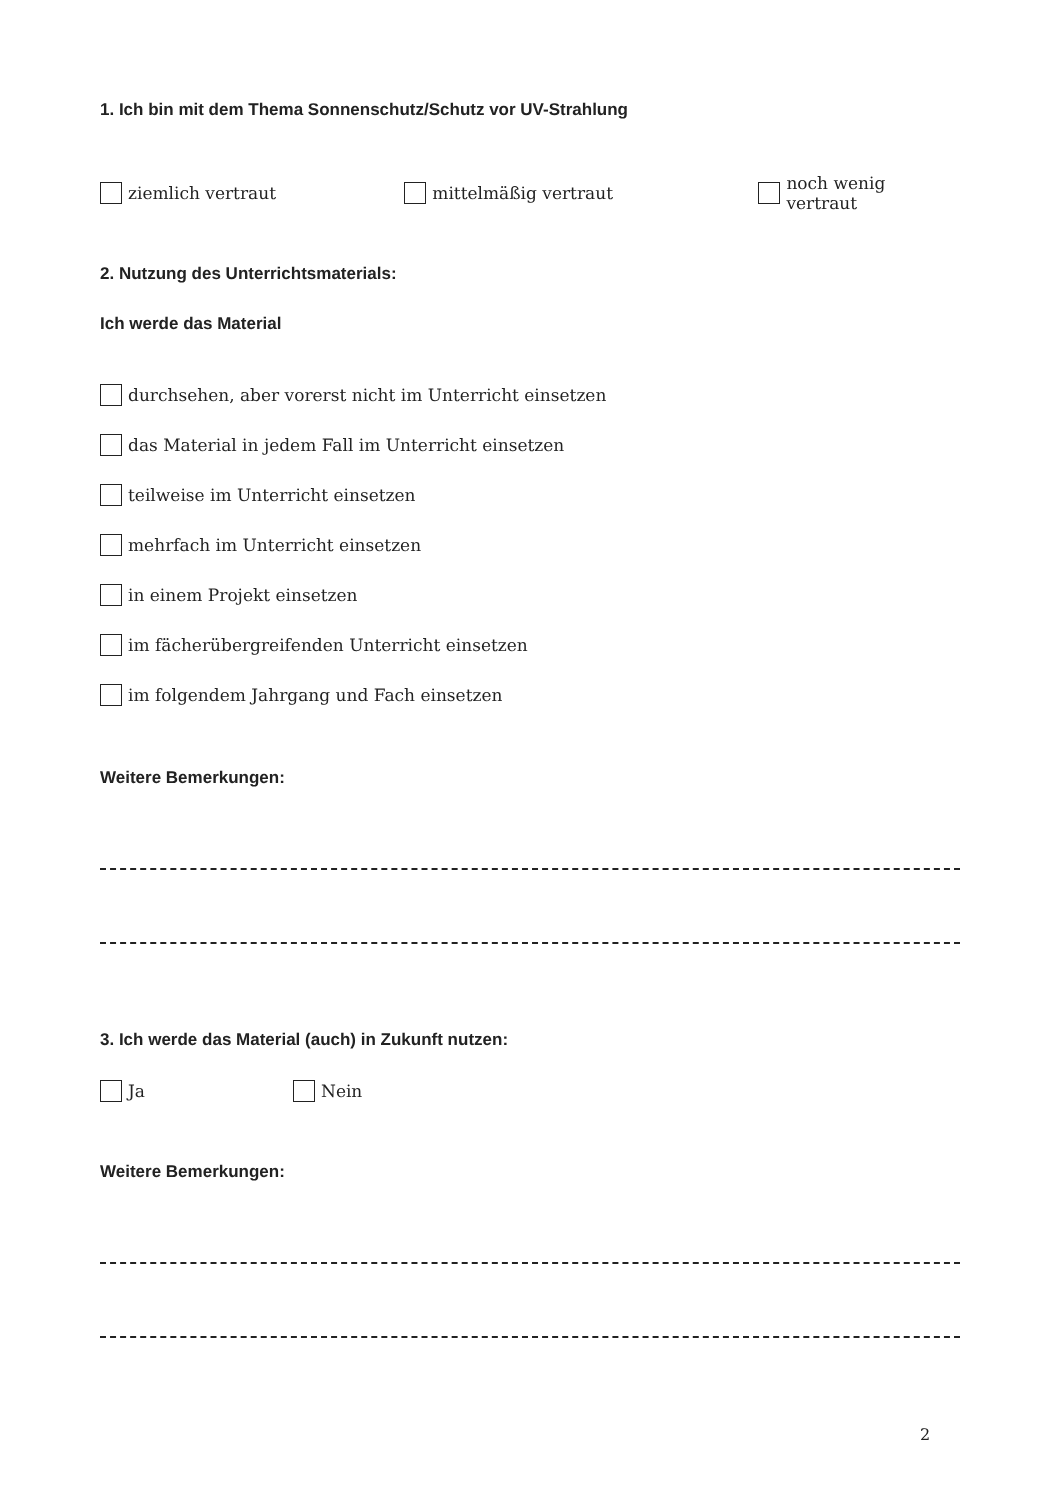1. Ich bin mit dem Thema Sonnenschutz/Schutz vor UV-Strahlung
ziemlich vertraut mittelmäßig vertraut noch wenig vertraut
2. Nutzung des Unterrichtsmaterials:
Ich werde das Material
durchsehen, aber vorerst nicht im Unterricht einsetzen
das Material in jedem Fall im Unterricht einsetzen
teilweise im Unterricht einsetzen
mehrfach im Unterricht einsetzen
in einem Projekt einsetzen
im fächerübergreifenden Unterricht einsetzen
im folgendem Jahrgang und Fach einsetzen
Weitere Bemerkungen:
3. Ich werde das Material (auch) in Zukunft nutzen:
Ja Nein
Weitere Bemerkungen:
2